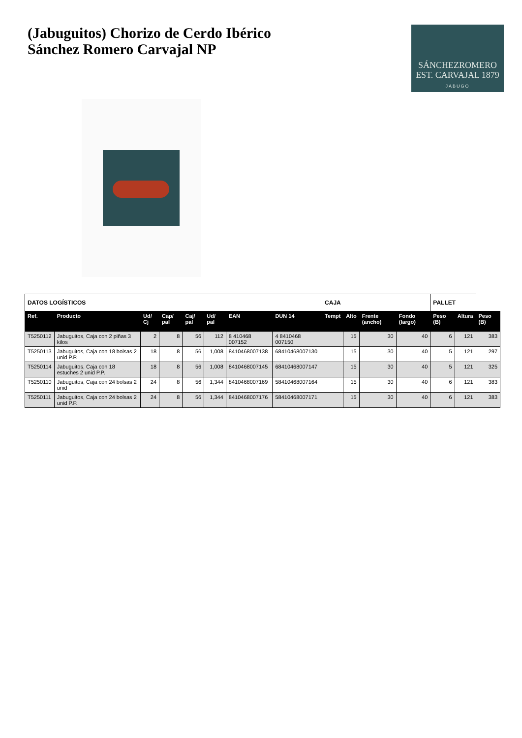(Jabuguitos) Chorizo de Cerdo Ibérico
Sánchez Romero Carvajal NP
SÁNCHEZROMERO
EST. CARVAJAL 1879
JABUGO
| DATOS LOGÍSTICOS | | | | | | | | CAJA | | | | PALLET | | |
| --- | --- | --- | --- | --- | --- | --- | --- | --- | --- | --- | --- | --- | --- | --- |
| Ref. | Producto | Ud/ Cj | Cap/ pal | Caj/ pal | Ud/ pal | EAN | DUN 14 | Tempt | Alto | Frente (ancho) | Fondo (largo) | Peso (B) | Altura | Peso (B) |
| T5250112 | Jabuguitos, Caja con 2 piñas 3 kilos | 2 | 8 | 56 | 112 | 8 410468 007152 | 4 8410468 007150 | | 15 | 30 | 40 | 6 | 121 | 383 |
| T5250113 | Jabuguitos, Caja con 18 bolsas 2 unid P.P. | 18 | 8 | 56 | 1,008 | 8410468007138 | 68410468007130 | | 15 | 30 | 40 | 5 | 121 | 297 |
| T5250114 | Jabuguitos, Caja con 18 estuches 2 unid P.P. | 18 | 8 | 56 | 1,008 | 8410468007145 | 68410468007147 | | 15 | 30 | 40 | 5 | 121 | 325 |
| T5250110 | Jabuguitos, Caja con 24 bolsas 2 unid | 24 | 8 | 56 | 1,344 | 8410468007169 | 58410468007164 | | 15 | 30 | 40 | 6 | 121 | 383 |
| T5250111 | Jabuguitos, Caja con 24 bolsas 2 unid P.P. | 24 | 8 | 56 | 1,344 | 8410468007176 | 58410468007171 | | 15 | 30 | 40 | 6 | 121 | 383 |